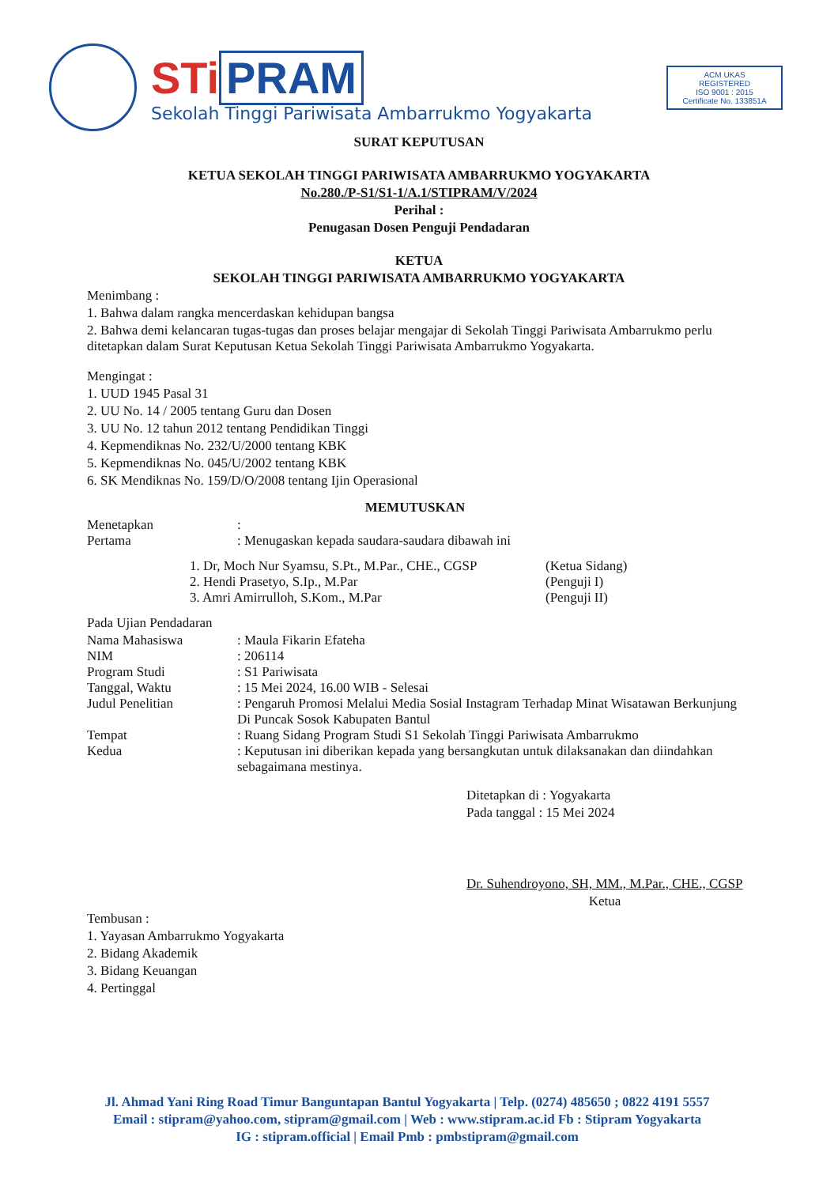STi PRAM
Sekolah Tinggi Pariwisata Ambarrukmo Yogyakarta
ACM UKAS
REGISTERED
ISO 9001 : 2015
Certificate No. 133851A
SURAT KEPUTUSAN
KETUA SEKOLAH TINGGI PARIWISATA AMBARRUKMO YOGYAKARTA
No.280./P-S1/S1-1/A.1/STIPRAM/V/2024
Perihal :
Penugasan Dosen Penguji Pendadaran
KETUA
SEKOLAH TINGGI PARIWISATA AMBARRUKMO YOGYAKARTA
Menimbang :
1. Bahwa dalam rangka mencerdaskan kehidupan bangsa
2. Bahwa demi kelancaran tugas-tugas dan proses belajar mengajar di Sekolah Tinggi Pariwisata Ambarrukmo perlu ditetapkan dalam Surat Keputusan Ketua Sekolah Tinggi Pariwisata Ambarrukmo Yogyakarta.
Mengingat :
1. UUD 1945 Pasal 31
2. UU No. 14 / 2005 tentang Guru dan Dosen
3. UU No. 12 tahun 2012 tentang Pendidikan Tinggi
4. Kepmendiknas No. 232/U/2000 tentang KBK
5. Kepmendiknas No. 045/U/2002 tentang KBK
6. SK Mendiknas No. 159/D/O/2008 tentang Ijin Operasional
MEMUTUSKAN
Menetapkan:
Pertama: Menugaskan kepada saudara-saudara dibawah ini
1. Dr, Moch Nur Syamsu, S.Pt., M.Par., CHE., CGSP (Ketua Sidang)
2. Hendi Prasetyo, S.Ip., M.Par (Penguji I)
3. Amri Amirrulloh, S.Kom., M.Par (Penguji II)
Pada Ujian Pendadaran
Nama Mahasiswa: Maula Fikarin Efateha
NIM: 206114
Program Studi: S1 Pariwisata
Tanggal, Waktu: 15 Mei 2024, 16.00 WIB - Selesai
Judul Penelitian: Pengaruh Promosi Melalui Media Sosial Instagram Terhadap Minat Wisatawan Berkunjung Di Puncak Sosok Kabupaten Bantul
Tempat: Ruang Sidang Program Studi S1 Sekolah Tinggi Pariwisata Ambarrukmo
Kedua: Keputusan ini diberikan kepada yang bersangkutan untuk dilaksanakan dan diindahkan sebagaimana mestinya.
Ditetapkan di : Yogyakarta
Pada tanggal : 15 Mei 2024
Dr. Suhendroyono, SH, MM., M.Par., CHE., CGSP
Ketua
Tembusan :
1. Yayasan Ambarrukmo Yogyakarta
2. Bidang Akademik
3. Bidang Keuangan
4. Pertinggal
Jl. Ahmad Yani Ring Road Timur Banguntapan Bantul Yogyakarta | Telp. (0274) 485650 ; 0822 4191 5557
Email : stipram@yahoo.com, stipram@gmail.com | Web : www.stipram.ac.id Fb : Stipram Yogyakarta
IG : stipram.official | Email Pmb : pmbstipram@gmail.com